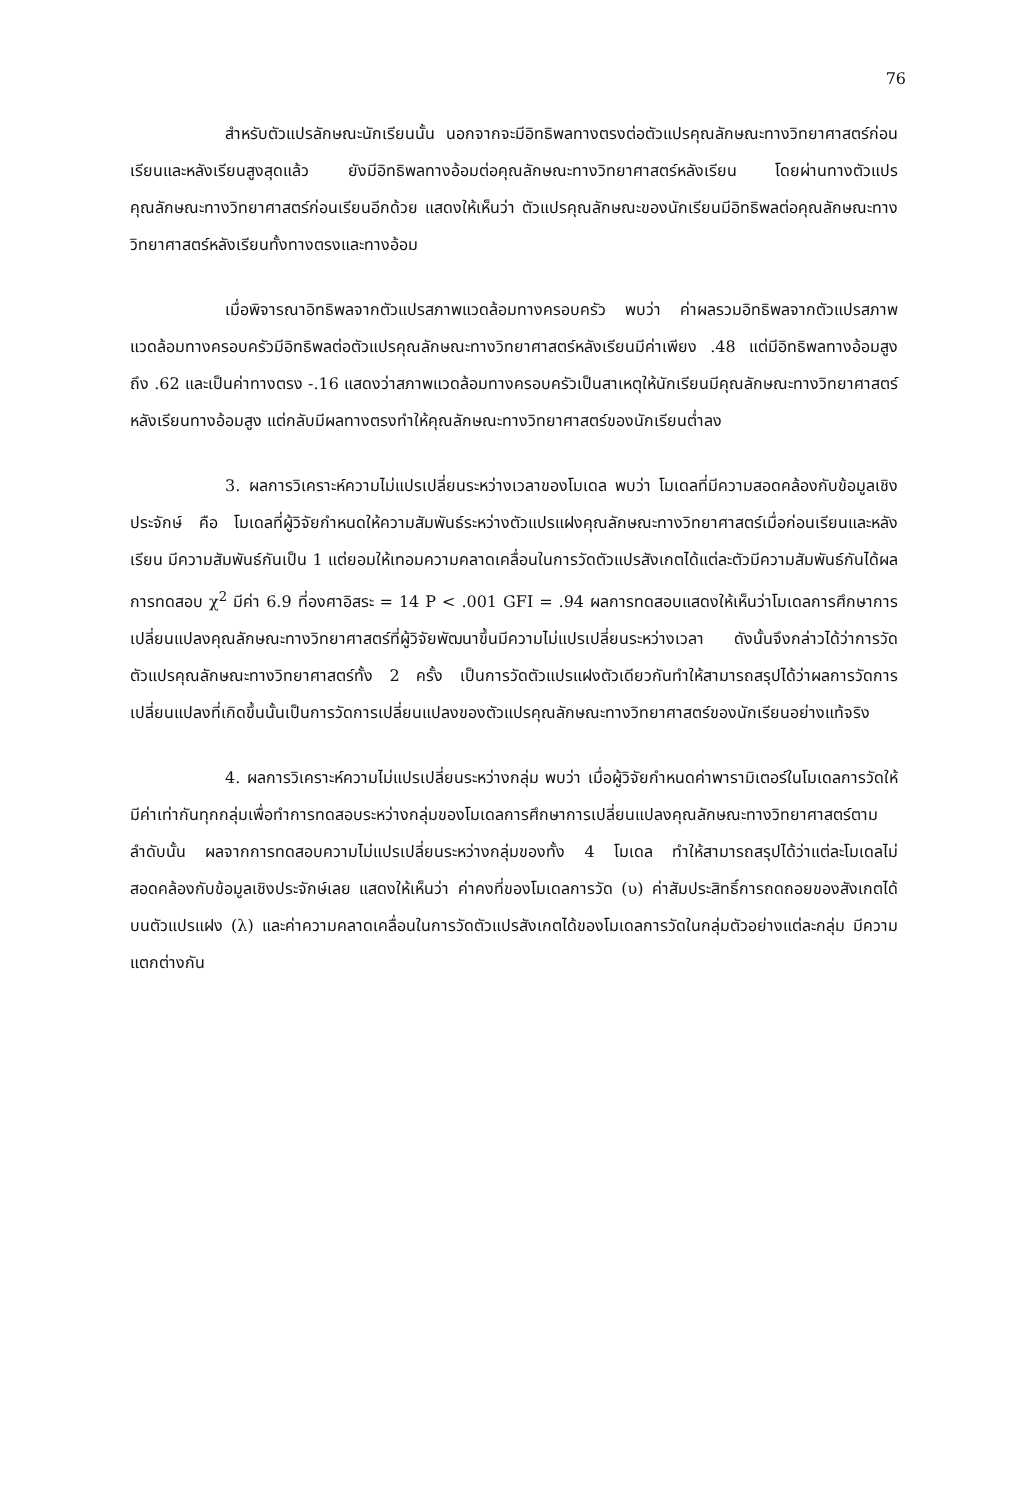76
สำหรับตัวแปรลักษณะนักเรียนนั้น นอกจากจะมีอิทธิพลทางตรงต่อตัวแปรคุณลักษณะทางวิทยาศาสตร์ก่อนเรียนและหลังเรียนสูงสุดแล้ว ยังมีอิทธิพลทางอ้อมต่อคุณลักษณะทางวิทยาศาสตร์หลังเรียน โดยผ่านทางตัวแปรคุณลักษณะทางวิทยาศาสตร์ก่อนเรียนอีกด้วย แสดงให้เห็นว่า ตัวแปรคุณลักษณะของนักเรียนมีอิทธิพลต่อคุณลักษณะทางวิทยาศาสตร์หลังเรียนทั้งทางตรงและทางอ้อม
เมื่อพิจารณาอิทธิพลจากตัวแปรสภาพแวดล้อมทางครอบครัว พบว่า ค่าผลรวมอิทธิพลจากตัวแปรสภาพแวดล้อมทางครอบครัวมีอิทธิพลต่อตัวแปรคุณลักษณะทางวิทยาศาสตร์หลังเรียนมีค่าเพียง .48 แต่มีอิทธิพลทางอ้อมสูงถึง .62 และเป็นค่าทางตรง -.16 แสดงว่าสภาพแวดล้อมทางครอบครัวเป็นสาเหตุให้นักเรียนมีคุณลักษณะทางวิทยาศาสตร์หลังเรียนทางอ้อมสูง แต่กลับมีผลทางตรงทำให้คุณลักษณะทางวิทยาศาสตร์ของนักเรียนต่ำลง
3. ผลการวิเคราะห์ความไม่แปรเปลี่ยนระหว่างเวลาของโมเดล พบว่า โมเดลที่มีความสอดคล้องกับข้อมูลเชิงประจักษ์ คือ โมเดลที่ผู้วิจัยกำหนดให้ความสัมพันธ์ระหว่างตัวแปรแฝงคุณลักษณะทางวิทยาศาสตร์เมื่อก่อนเรียนและหลังเรียน มีความสัมพันธ์กันเป็น 1 แต่ยอมให้เทอมความคลาดเคลื่อนในการวัดตัวแปรสังเกตได้แต่ละตัวมีความสัมพันธ์กันได้ผลการทดสอบ χ<sup>2</sup> มีค่า 6.9 ที่องศาอิสระ = 14 P < .001 GFI = .94 ผลการทดสอบแสดงให้เห็นว่าโมเดลการศึกษาการเปลี่ยนแปลงคุณลักษณะทางวิทยาศาสตร์ที่ผู้วิจัยพัฒนาขึ้นมีความไม่แปรเปลี่ยนระหว่างเวลา ดังนั้นจึงกล่าวได้ว่าการวัดตัวแปรคุณลักษณะทางวิทยาศาสตร์ทั้ง 2 ครั้ง เป็นการวัดตัวแปรแฝงตัวเดียวกันทำให้สามารถสรุปได้ว่าผลการวัดการเปลี่ยนแปลงที่เกิดขึ้นนั้นเป็นการวัดการเปลี่ยนแปลงของตัวแปรคุณลักษณะทางวิทยาศาสตร์ของนักเรียนอย่างแท้จริง
4. ผลการวิเคราะห์ความไม่แปรเปลี่ยนระหว่างกลุ่ม พบว่า เมื่อผู้วิจัยกำหนดค่าพารามิเตอร์ในโมเดลการวัดให้มีค่าเท่ากันทุกกลุ่มเพื่อทำการทดสอบระหว่างกลุ่มของโมเดลการศึกษาการเปลี่ยนแปลงคุณลักษณะทางวิทยาศาสตร์ตามลำดับนั้น ผลจากการทดสอบความไม่แปรเปลี่ยนระหว่างกลุ่มของทั้ง 4 โมเดล ทำให้สามารถสรุปได้ว่าแต่ละโมเดลไม่สอดคล้องกับข้อมูลเชิงประจักษ์เลย แสดงให้เห็นว่า ค่าคงที่ของโมเดลการวัด (υ) ค่าสัมประสิทธิ์การถดถอยของสังเกตได้บนตัวแปรแฝง (λ) และค่าความคลาดเคลื่อนในการวัดตัวแปรสังเกตได้ของโมเดลการวัดในกลุ่มตัวอย่างแต่ละกลุ่ม มีความแตกต่างกัน